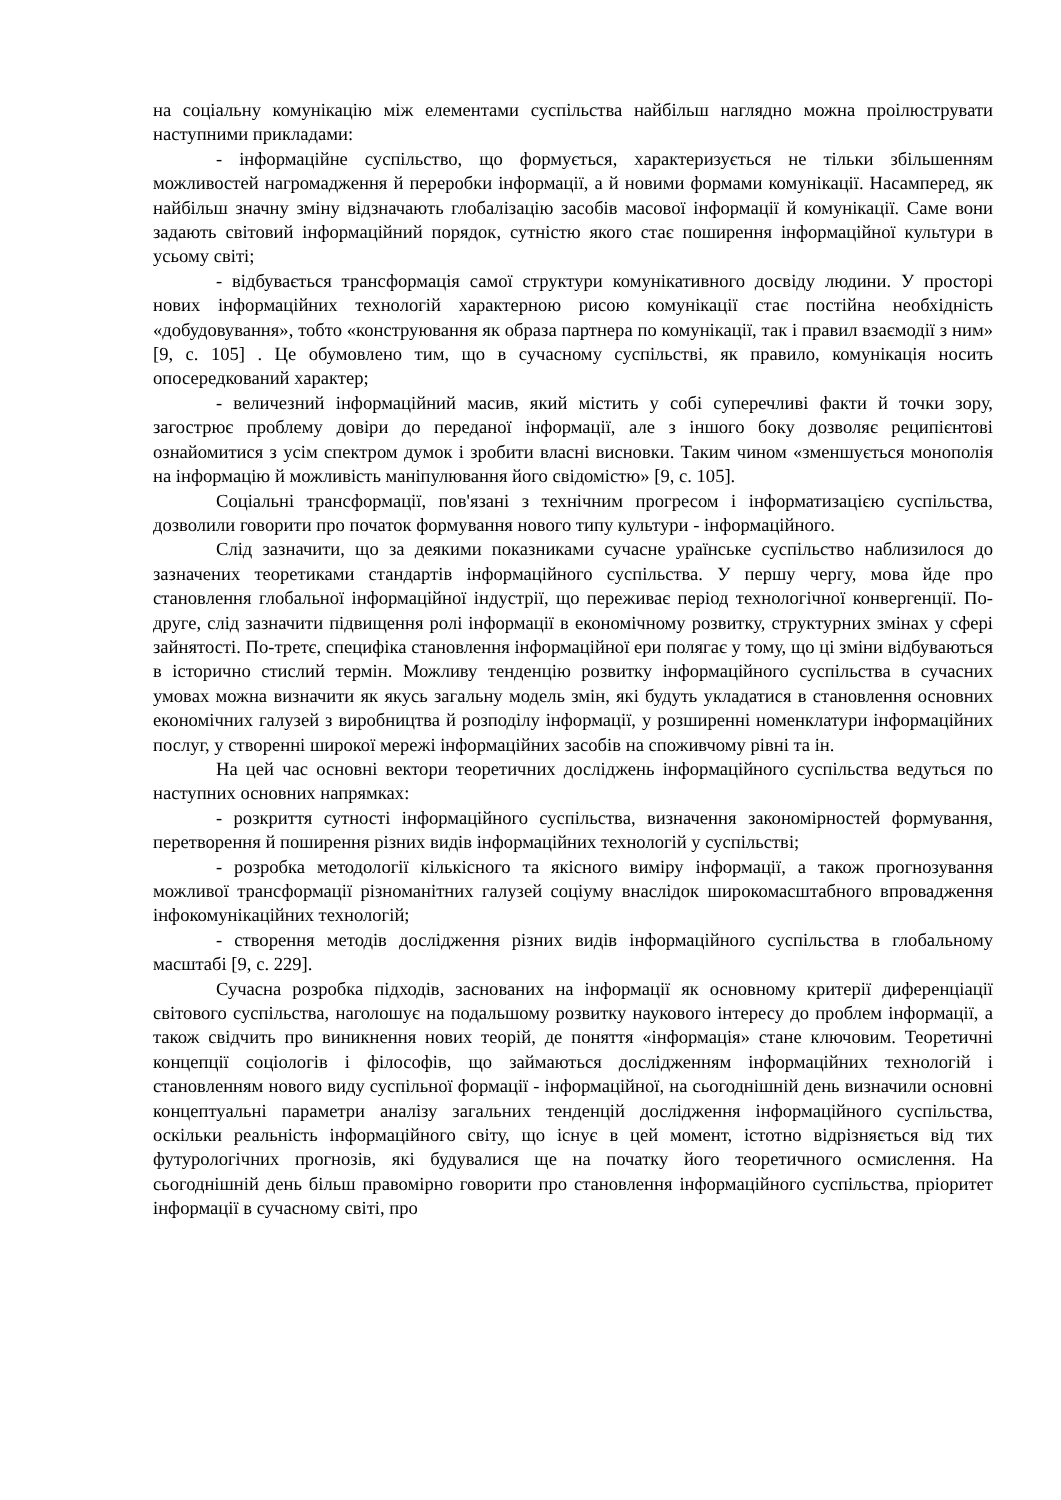на соціальну комунікацію між елементами суспільства найбільш наглядно можна проілюструвати наступними прикладами:
- інформаційне суспільство, що формується, характеризується не тільки збільшенням можливостей нагромадження й переробки інформації, а й новими формами комунікації. Насамперед, як найбільш значну зміну відзначають глобалізацію засобів масової інформації й комунікації. Саме вони задають світовий інформаційний порядок, сутністю якого стає поширення інформаційної культури в усьому світі;
- відбувається трансформація самої структури комунікативного досвіду людини. У просторі нових інформаційних технологій характерною рисою комунікації стає постійна необхідність «добудовування», тобто «конструювання як образа партнера по комунікації, так і правил взаємодії з ним» [9, с. 105] . Це обумовлено тим, що в сучасному суспільстві, як правило, комунікація носить опосередкований характер;
- величезний інформаційний масив, який містить у собі суперечливі факти й точки зору, загострює проблему довіри до переданої інформації, але з іншого боку дозволяє реципієнтові ознайомитися з усім спектром думок і зробити власні висновки. Таким чином «зменшується монополія на інформацію й можливість маніпулювання його свідомістю» [9, с. 105].
Соціальні трансформації, пов'язані з технічним прогресом і інформатизацією суспільства, дозволили говорити про початок формування нового типу культури - інформаційного.
Слід зазначити, що за деякими показниками сучасне ураїнське суспільство наблизилося до зазначених теоретиками стандартів інформаційного суспільства. У першу чергу, мова йде про становлення глобальної інформаційної індустрії, що переживає період технологічної конвергенції. По-друге, слід зазначити підвищення ролі інформації в економічному розвитку, структурних змінах у сфері зайнятості. По-третє, специфіка становлення інформаційної ери полягає у тому, що ці зміни відбуваються в історично стислий термін. Можливу тенденцію розвитку інформаційного суспільства в сучасних умовах можна визначити як якусь загальну модель змін, які будуть укладатися в становлення основних економічних галузей з виробництва й розподілу інформації, у розширенні номенклатури інформаційних послуг, у створенні широкої мережі інформаційних засобів на споживчому рівні та ін.
На цей час основні вектори теоретичних досліджень інформаційного суспільства ведуться по наступних основних напрямках:
- розкриття сутності інформаційного суспільства, визначення закономірностей формування, перетворення й поширення різних видів інформаційних технологій у суспільстві;
- розробка методології кількісного та якісного виміру інформації, а також прогнозування можливої трансформації різноманітних галузей соціуму внаслідок широкомасштабного впровадження інфокомунікаційних технологій;
- створення методів дослідження різних видів інформаційного суспільства в глобальному масштабі [9, с. 229].
Сучасна розробка підходів, заснованих на інформації як основному критерії диференціації світового суспільства, наголошує на подальшому розвитку наукового інтересу до проблем інформації, а також свідчить про виникнення нових теорій, де поняття «інформація» стане ключовим. Теоретичні концепції соціологів і філософів, що займаються дослідженням інформаційних технологій і становленням нового виду суспільної формації - інформаційної, на сьогоднішній день визначили основні концептуальні параметри аналізу загальних тенденцій дослідження інформаційного суспільства, оскільки реальність інформаційного світу, що існує в цей момент, істотно відрізняється від тих футурологічних прогнозів, які будувалися ще на початку його теоретичного осмислення. На сьогоднішній день більш правомірно говорити про становлення інформаційного суспільства, пріоритет інформації в сучасному світі, про